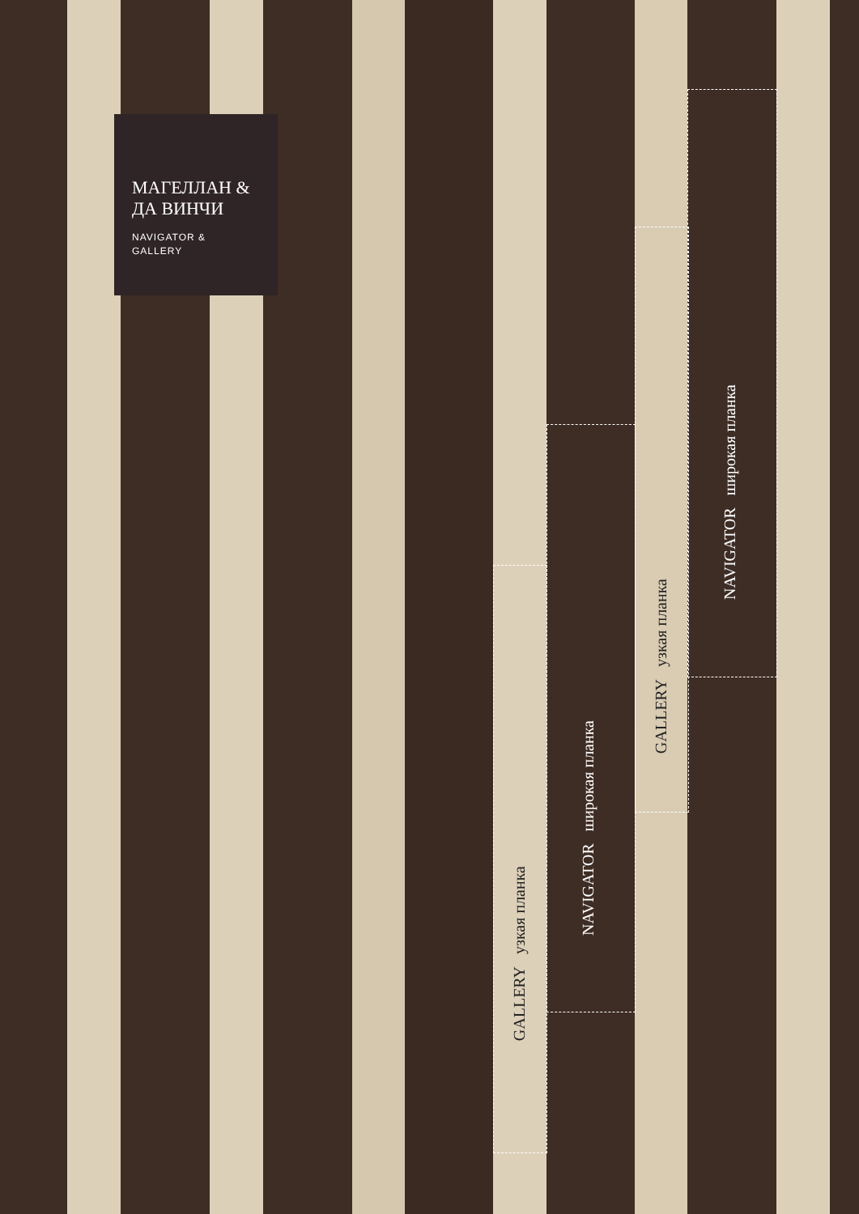МАГЕЛЛАН &
ДА ВИНЧИ
NAVIGATOR &
GALLERY
GALLERY узкая планка
NAVIGATOR широкая планка
GALLERY узкая планка
NAVIGATOR широкая планка